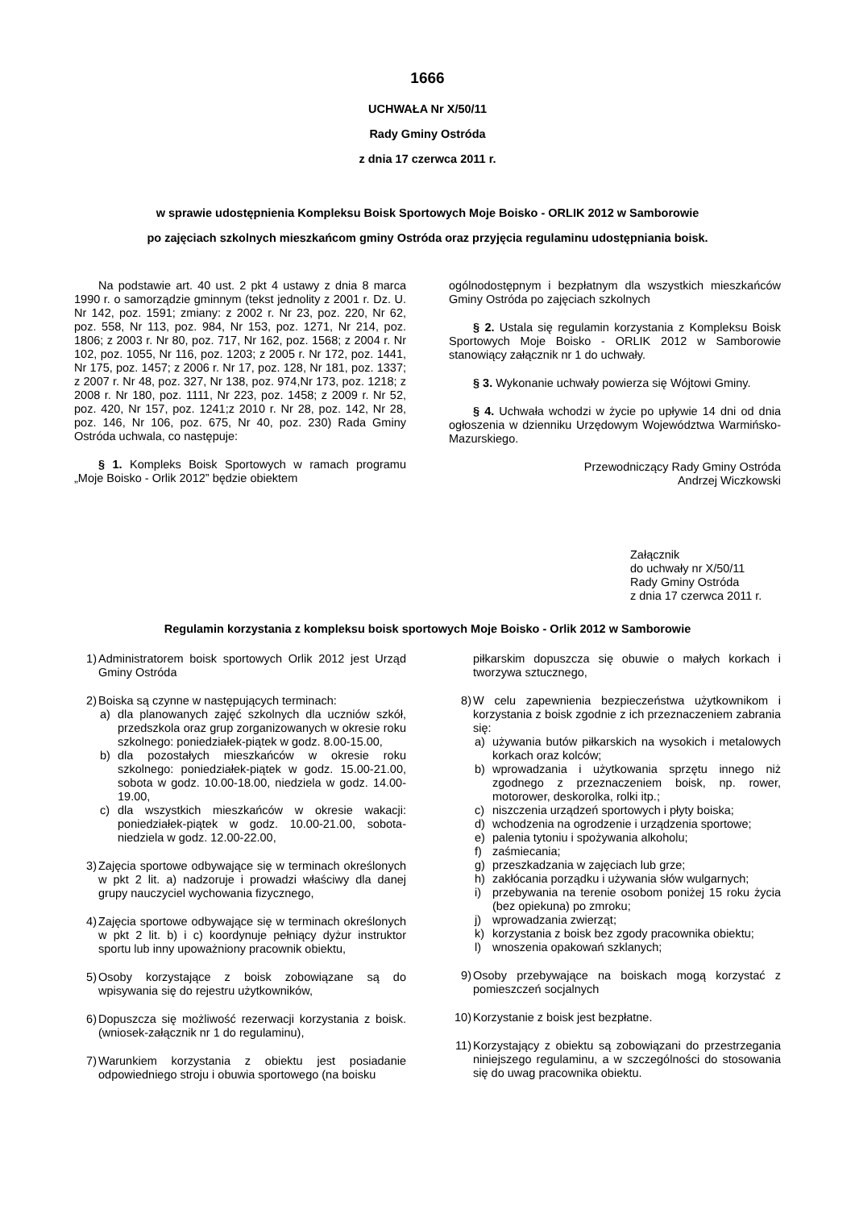1666
UCHWAŁA Nr X/50/11
Rady Gminy Ostróda
z dnia 17 czerwca 2011 r.
w sprawie udostępnienia Kompleksu Boisk Sportowych Moje Boisko - ORLIK 2012 w Samborowie
po zajęciach szkolnych mieszkańcom gminy Ostróda oraz przyjęcia regulaminu udostępniania boisk.
Na podstawie art. 40 ust. 2 pkt 4 ustawy z dnia 8 marca 1990 r. o samorządzie gminnym (tekst jednolity z 2001 r. Dz. U. Nr 142, poz. 1591; zmiany: z 2002 r. Nr 23, poz. 220, Nr 62, poz. 558, Nr 113, poz. 984, Nr 153, poz. 1271, Nr 214, poz. 1806; z 2003 r. Nr 80, poz. 717, Nr 162, poz. 1568; z 2004 r. Nr 102, poz. 1055, Nr 116, poz. 1203; z 2005 r. Nr 172, poz. 1441, Nr 175, poz. 1457; z 2006 r. Nr 17, poz. 128, Nr 181, poz. 1337; z 2007 r. Nr 48, poz. 327, Nr 138, poz. 974,Nr 173, poz. 1218; z 2008 r. Nr 180, poz. 1111, Nr 223, poz. 1458; z 2009 r. Nr 52, poz. 420, Nr 157, poz. 1241;z 2010 r. Nr 28, poz. 142, Nr 28, poz. 146, Nr 106, poz. 675, Nr 40, poz. 230) Rada Gminy Ostróda uchwala, co następuje:
§ 1. Kompleks Boisk Sportowych w ramach programu „Moje Boisko - Orlik 2012” będzie obiektem
ogólnodostępnym i bezpłatnym dla wszystkich mieszkańców Gminy Ostróda po zajęciach szkolnych
§ 2. Ustala się regulamin korzystania z Kompleksu Boisk Sportowych Moje Boisko - ORLIK 2012 w Samborowie stanowiący załącznik nr 1 do uchwały.
§ 3. Wykonanie uchwały powierza się Wójtowi Gminy.
§ 4. Uchwała wchodzi w życie po upływie 14 dni od dnia ogłoszenia w dzienniku Urzędowym Województwa Warmińsko-Mazurskiego.
Przewodniczący Rady Gminy Ostróda
Andrzej Wiczkowski
Załącznik
do uchwały nr X/50/11
Rady Gminy Ostróda
z dnia 17 czerwca 2011 r.
Regulamin korzystania z kompleksu boisk sportowych Moje Boisko - Orlik 2012 w Samborowie
1) Administratorem boisk sportowych Orlik 2012 jest Urząd Gminy Ostróda
2) Boiska są czynne w następujących terminach:
a) dla planowanych zajęć szkolnych dla uczniów szkół, przedszkola oraz grup zorganizowanych w okresie roku szkolnego: poniedziałek-piątek w godz. 8.00-15.00,
b) dla pozostałych mieszkańców w okresie roku szkolnego: poniedziałek-piątek w godz. 15.00-21.00, sobota w godz. 10.00-18.00, niedziela w godz. 14.00-19.00,
c) dla wszystkich mieszkańców w okresie wakacji: poniedziałek-piątek w godz. 10.00-21.00, sobota-niedziela w godz. 12.00-22.00,
3) Zajęcia sportowe odbywające się w terminach określonych w pkt 2 lit. a) nadzoruje i prowadzi właściwy dla danej grupy nauczyciel wychowania fizycznego,
4) Zajęcia sportowe odbywające się w terminach określonych w pkt 2 lit. b) i c) koordynuje pełniący dyżur instruktor sportu lub inny upoważniony pracownik obiektu,
5) Osoby korzystające z boisk zobowiązane są do wpisywania się do rejestru użytkowników,
6) Dopuszcza się możliwość rezerwacji korzystania z boisk.(wniosek-załącznik nr 1 do regulaminu),
7) Warunkiem korzystania z obiektu jest posiadanie odpowiedniego stroju i obuwia sportowego (na boisku
piłkarskim dopuszcza się obuwie o małych korkach i tworzywa sztucznego,
8) W celu zapewnienia bezpieczeństwa użytkownikom i korzystania z boisk zgodnie z ich przeznaczeniem zabrania się:
a) używania butów piłkarskich na wysokich i metalowych korkach oraz kolców;
b) wprowadzania i użytkowania sprzętu innego niż zgodnego z przeznaczeniem boisk, np. rower, motorower, deskorolka, rolki itp.;
c) niszczenia urządzeń sportowych i płyty boiska;
d) wchodzenia na ogrodzenie i urządzenia sportowe;
e) palenia tytoniu i spożywania alkoholu;
f) zaśmiecania;
g) przeszkadzania w zajęciach lub grze;
h) zakłócania porządku i używania słów wulgarnych;
i) przebywania na terenie osobom poniżej 15 roku życia (bez opiekuna) po zmroku;
j) wprowadzania zwierząt;
k) korzystania z boisk bez zgody pracownika obiektu;
l) wnoszenia opakowań szklanych;
9) Osoby przebywające na boiskach mogą korzystać z pomieszczeń socjalnych
10) Korzystanie z boisk jest bezpłatne.
11) Korzystający z obiektu są zobowiązani do przestrzegania niniejszego regulaminu, a w szczególności do stosowania się do uwag pracownika obiektu.